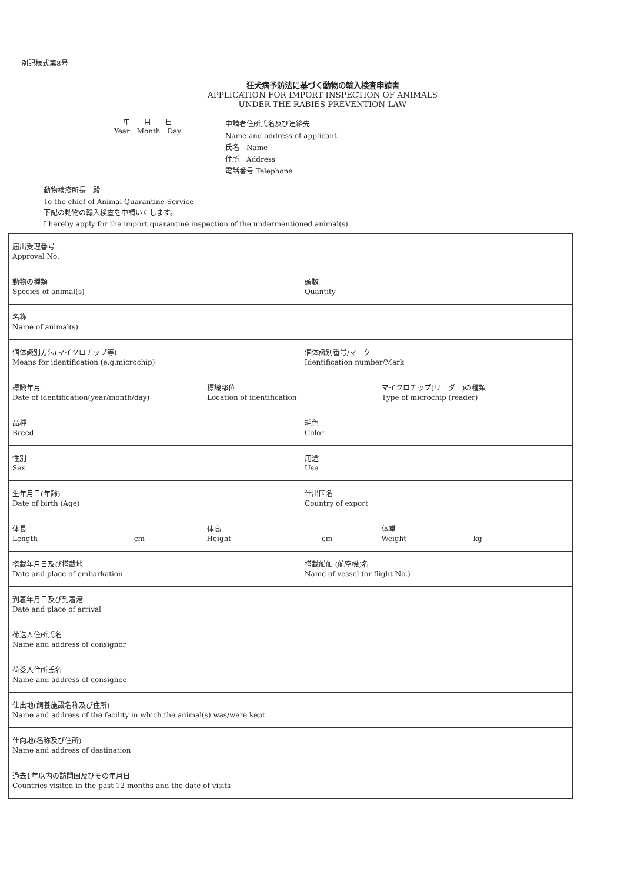別記様式第8号
狂犬病予防法に基づく動物の輸入検査申請書
APPLICATION FOR IMPORT INSPECTION OF ANIMALS
UNDER THE RABIES PREVENTION LAW
年　　月　　日
Year　Month　Day
申請者住所氏名及び連絡先
Name and address of applicant
氏名　Name
住所　Address
電話番号 Telephone
動物検疫所長　殿
To the chief of Animal Quarantine Service
下記の動物の輸入検査を申請いたします。
I hereby apply for the import quarantine inspection of the undermentioned animal(s).
| 届出受理番号 Approval No. | | | |
| 動物の種類 Species of animal(s) | | 頭数 Quantity | |
| 名称 Name of animal(s) | | | |
| 個体識別方法(マイクロチップ等) Means for identification (e.g.microchip) | | 個体識別番号/マーク Identification number/Mark | |
| 標識年月日 Date of identification(year/month/day) | 標識部位 Location of identification | | マイクロチップ(リーダー)の種類 Type of microchip (reader) |
| 品種 Breed | | 毛色 Color | |
| 性別 Sex | | 用途 Use | |
| 生年月日(年齢) Date of birth (Age) | | 仕出国名 Country of export | |
| 体長 Length cm | 体高 Height cm | | 体重 Weight kg |
| 搭載年月日及び搭載地 Date and place of embarkation | | 搭載船舶 (航空機)名 Name of vessel (or flight No.) | |
| 到着年月日及び到着港 Date and place of arrival | | | |
| 荷送人住所氏名 Name and address of consignor | | | |
| 荷受人住所氏名 Name and address of consignee | | | |
| 仕出地(飼養施設名称及び住所) Name and address of the facility in which the animal(s) was/were kept | | | |
| 仕向地(名称及び住所) Name and address of destination | | | |
| 過去1年以内の訪問国及びその年月日 Countries visited in the past 12 months and the date of visits | | | |